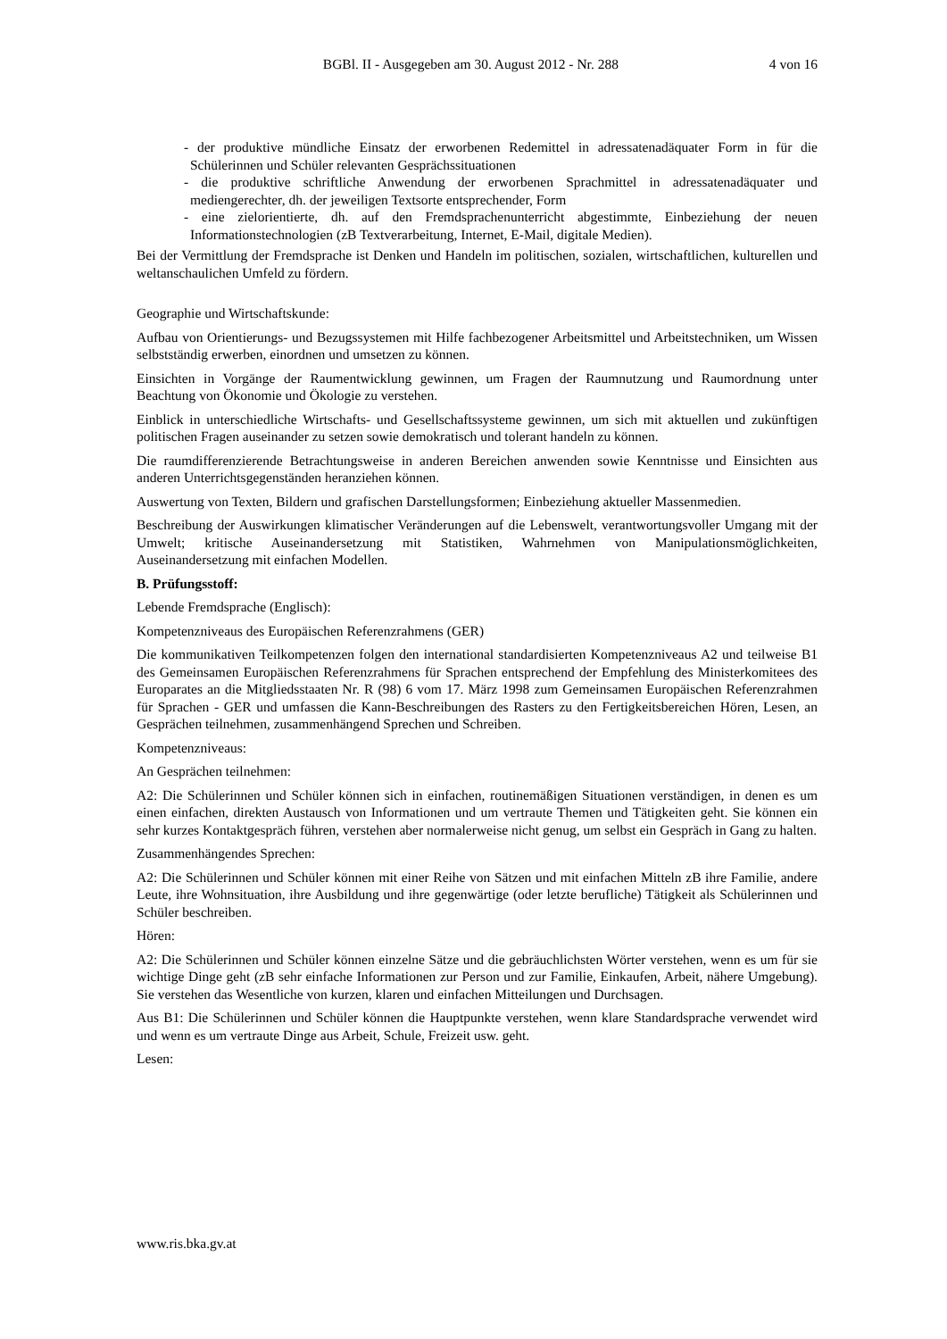BGBl. II - Ausgegeben am 30. August 2012 - Nr. 288 4 von 16
- der produktive mündliche Einsatz der erworbenen Redemittel in adressatenadäquater Form in für die Schülerinnen und Schüler relevanten Gesprächssituationen
- die produktive schriftliche Anwendung der erworbenen Sprachmittel in adressatenadäquater und mediengerechter, dh. der jeweiligen Textsorte entsprechender, Form
- eine zielorientierte, dh. auf den Fremdsprachenunterricht abgestimmte, Einbeziehung der neuen Informationstechnologien (zB Textverarbeitung, Internet, E-Mail, digitale Medien).
Bei der Vermittlung der Fremdsprache ist Denken und Handeln im politischen, sozialen, wirtschaftlichen, kulturellen und weltanschaulichen Umfeld zu fördern.
Geographie und Wirtschaftskunde:
Aufbau von Orientierungs- und Bezugssystemen mit Hilfe fachbezogener Arbeitsmittel und Arbeitstechniken, um Wissen selbstständig erwerben, einordnen und umsetzen zu können.
Einsichten in Vorgänge der Raumentwicklung gewinnen, um Fragen der Raumnutzung und Raumordnung unter Beachtung von Ökonomie und Ökologie zu verstehen.
Einblick in unterschiedliche Wirtschafts- und Gesellschaftssysteme gewinnen, um sich mit aktuellen und zukünftigen politischen Fragen auseinander zu setzen sowie demokratisch und tolerant handeln zu können.
Die raumdifferenzierende Betrachtungsweise in anderen Bereichen anwenden sowie Kenntnisse und Einsichten aus anderen Unterrichtsgegenständen heranziehen können.
Auswertung von Texten, Bildern und grafischen Darstellungsformen; Einbeziehung aktueller Massenmedien.
Beschreibung der Auswirkungen klimatischer Veränderungen auf die Lebenswelt, verantwortungsvoller Umgang mit der Umwelt; kritische Auseinandersetzung mit Statistiken, Wahrnehmen von Manipulationsmöglichkeiten, Auseinandersetzung mit einfachen Modellen.
B. Prüfungsstoff:
Lebende Fremdsprache (Englisch):
Kompetenzniveaus des Europäischen Referenzrahmens (GER)
Die kommunikativen Teilkompetenzen folgen den international standardisierten Kompetenzniveaus A2 und teilweise B1 des Gemeinsamen Europäischen Referenzrahmens für Sprachen entsprechend der Empfehlung des Ministerkomitees des Europarates an die Mitgliedsstaaten Nr. R (98) 6 vom 17. März 1998 zum Gemeinsamen Europäischen Referenzrahmen für Sprachen - GER und umfassen die Kann-Beschreibungen des Rasters zu den Fertigkeitsbereichen Hören, Lesen, an Gesprächen teilnehmen, zusammenhängend Sprechen und Schreiben.
Kompetenzniveaus:
An Gesprächen teilnehmen:
A2: Die Schülerinnen und Schüler können sich in einfachen, routinemäßigen Situationen verständigen, in denen es um einen einfachen, direkten Austausch von Informationen und um vertraute Themen und Tätigkeiten geht. Sie können ein sehr kurzes Kontaktgespräch führen, verstehen aber normalerweise nicht genug, um selbst ein Gespräch in Gang zu halten.
Zusammenhängendes Sprechen:
A2: Die Schülerinnen und Schüler können mit einer Reihe von Sätzen und mit einfachen Mitteln zB ihre Familie, andere Leute, ihre Wohnsituation, ihre Ausbildung und ihre gegenwärtige (oder letzte berufliche) Tätigkeit als Schülerinnen und Schüler beschreiben.
Hören:
A2: Die Schülerinnen und Schüler können einzelne Sätze und die gebräuchlichsten Wörter verstehen, wenn es um für sie wichtige Dinge geht (zB sehr einfache Informationen zur Person und zur Familie, Einkaufen, Arbeit, nähere Umgebung). Sie verstehen das Wesentliche von kurzen, klaren und einfachen Mitteilungen und Durchsagen.
Aus B1: Die Schülerinnen und Schüler können die Hauptpunkte verstehen, wenn klare Standardsprache verwendet wird und wenn es um vertraute Dinge aus Arbeit, Schule, Freizeit usw. geht.
Lesen:
www.ris.bka.gv.at